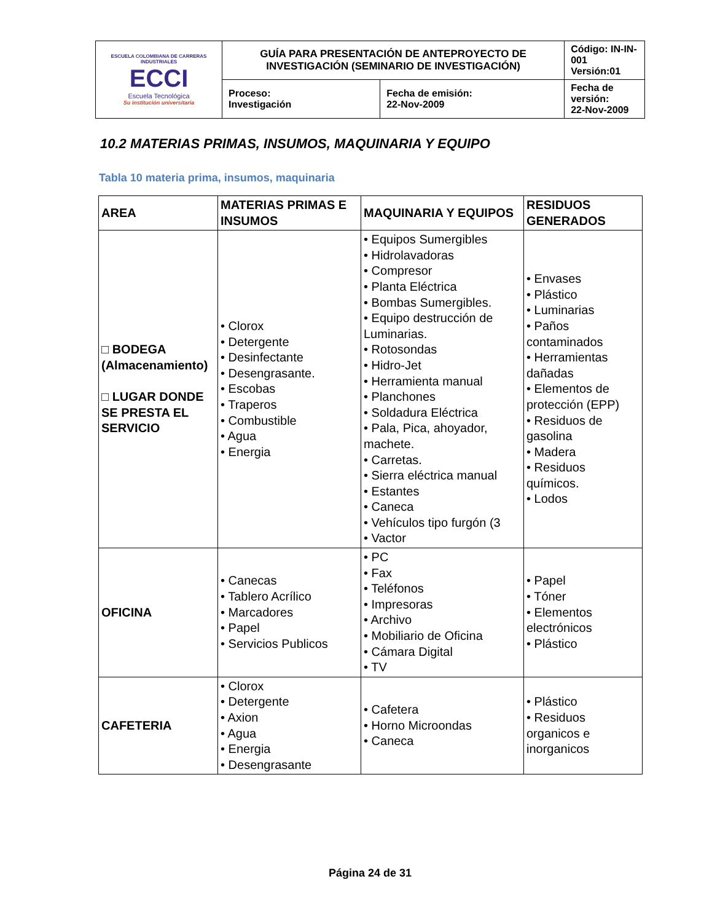| ESCUELA COLOMBIANA DE CARRERAS INDUSTRIALES ECCI Escuela Tecnológica Su institución universitaria | GUÍA PARA PRESENTACIÓN DE ANTEPROYECTO DE INVESTIGACIÓN (SEMINARIO DE INVESTIGACIÓN) | | Código: IN-IN-001 Versión:01 |
| | Proceso: Investigación | Fecha de emisión: 22-Nov-2009 | Fecha de versión: 22-Nov-2009 |
10.2 MATERIAS PRIMAS, INSUMOS, MAQUINARIA Y EQUIPO
Tabla 10 materia prima, insumos, maquinaria
| AREA | MATERIAS PRIMAS E INSUMOS | MAQUINARIA Y EQUIPOS | RESIDUOS GENERADOS |
| --- | --- | --- | --- |
| □ BODEGA (Almacenamiento) □ LUGAR DONDE SE PRESTA EL SERVICIO | • Clorox • Detergente • Desinfectante • Desengrasante. • Escobas • Traperos • Combustible • Agua • Energia | • Equipos Sumergibles • Hidrolavadoras • Compresor • Planta Eléctrica • Bombas Sumergibles. • Equipo destrucción de Luminarias. • Rotosondas • Hidro-Jet • Herramienta manual • Planchones • Soldadura Eléctrica • Pala, Pica, ahoyador, machete. • Carretas. • Sierra eléctrica manual • Estantes • Caneca • Vehículos tipo furgón (3 • Vactor | • Envases • Plástico • Luminarias • Paños contaminados • Herramientas dañadas • Elementos de protección (EPP) • Residuos de gasolina • Madera • Residuos químicos. • Lodos |
| OFICINA | • Canecas • Tablero Acrílico • Marcadores • Papel • Servicios Publicos | • PC • Fax • Teléfonos • Impresoras • Archivo • Mobiliario de Oficina • Cámara Digital • TV | • Papel • Tóner • Elementos electrónicos • Plástico |
| CAFETERIA | • Clorox • Detergente • Axion • Agua • Energia • Desengrasante | • Cafetera • Horno Microondas • Caneca | • Plástico • Residuos organicos e inorganicos |
Página 24 de 31